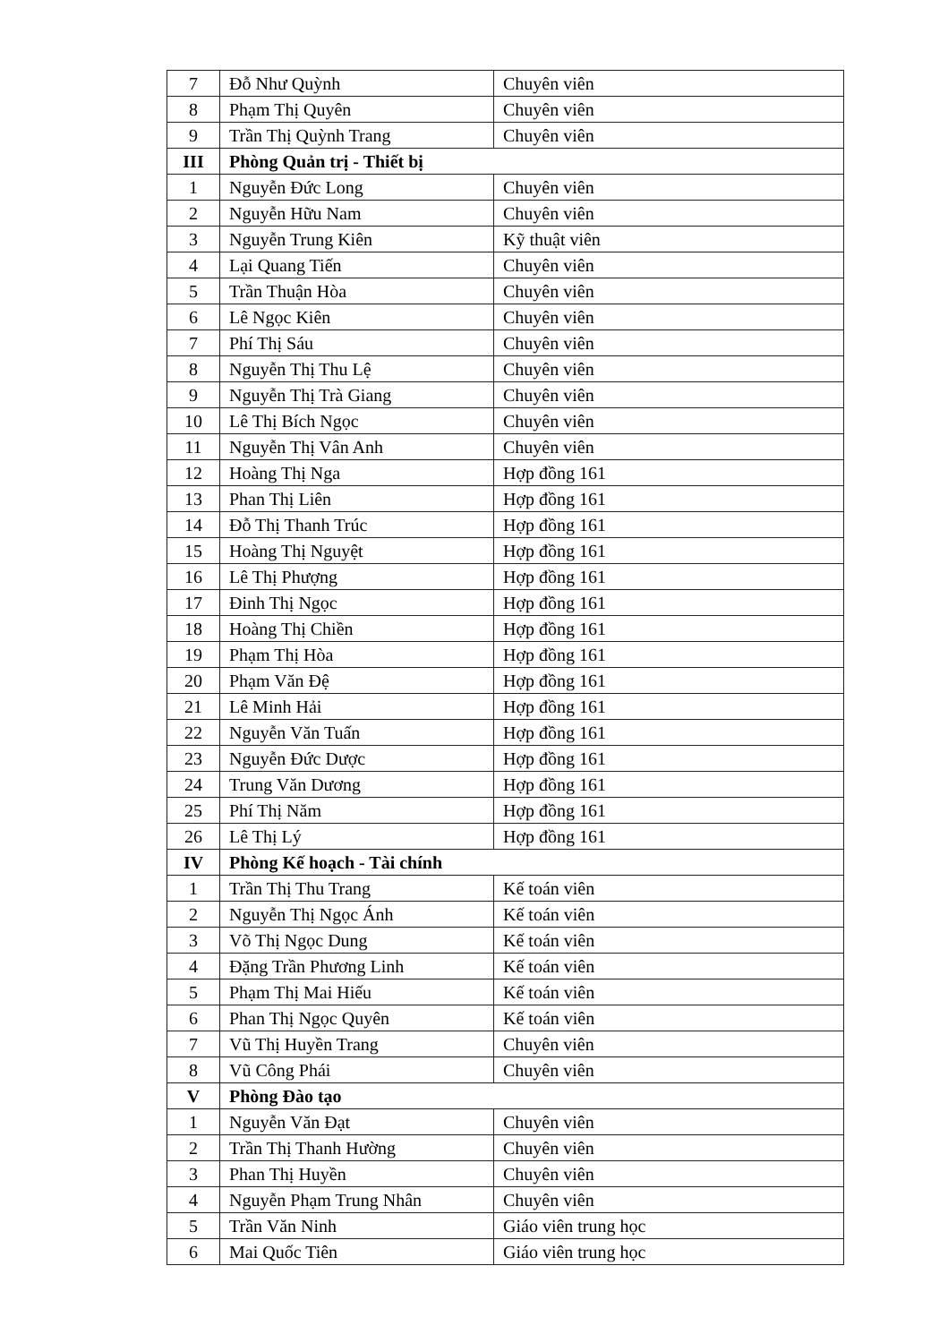| 7 | Đỗ Như Quỳnh | Chuyên viên |
| 8 | Phạm Thị Quyên | Chuyên viên |
| 9 | Trần Thị Quỳnh Trang | Chuyên viên |
| III | Phòng Quản trị - Thiết bị | |
| 1 | Nguyễn Đức Long | Chuyên viên |
| 2 | Nguyễn Hữu Nam | Chuyên viên |
| 3 | Nguyễn Trung Kiên | Kỹ thuật viên |
| 4 | Lại Quang Tiến | Chuyên viên |
| 5 | Trần Thuận Hòa | Chuyên viên |
| 6 | Lê Ngọc Kiên | Chuyên viên |
| 7 | Phí Thị Sáu | Chuyên viên |
| 8 | Nguyễn Thị Thu Lệ | Chuyên viên |
| 9 | Nguyễn Thị Trà Giang | Chuyên viên |
| 10 | Lê Thị Bích Ngọc | Chuyên viên |
| 11 | Nguyễn Thị Vân Anh | Chuyên viên |
| 12 | Hoàng Thị Nga | Hợp đồng 161 |
| 13 | Phan Thị Liên | Hợp đồng 161 |
| 14 | Đỗ Thị Thanh Trúc | Hợp đồng 161 |
| 15 | Hoàng Thị Nguyệt | Hợp đồng 161 |
| 16 | Lê Thị Phượng | Hợp đồng 161 |
| 17 | Đinh Thị Ngọc | Hợp đồng 161 |
| 18 | Hoàng Thị Chiền | Hợp đồng 161 |
| 19 | Phạm Thị Hòa | Hợp đồng 161 |
| 20 | Phạm Văn Đệ | Hợp đồng 161 |
| 21 | Lê Minh Hải | Hợp đồng 161 |
| 22 | Nguyễn Văn Tuấn | Hợp đồng 161 |
| 23 | Nguyễn Đức Dược | Hợp đồng 161 |
| 24 | Trung Văn Dương | Hợp đồng 161 |
| 25 | Phí Thị Năm | Hợp đồng 161 |
| 26 | Lê Thị Lý | Hợp đồng 161 |
| IV | Phòng Kế hoạch - Tài chính | |
| 1 | Trần Thị Thu Trang | Kế toán viên |
| 2 | Nguyễn Thị Ngọc Ánh | Kế toán viên |
| 3 | Võ Thị Ngọc Dung | Kế toán viên |
| 4 | Đặng Trần Phương Linh | Kế toán viên |
| 5 | Phạm Thị Mai Hiếu | Kế toán viên |
| 6 | Phan Thị Ngọc Quyên | Kế toán viên |
| 7 | Vũ Thị Huyền Trang | Chuyên viên |
| 8 | Vũ Công Phái | Chuyên viên |
| V | Phòng Đào tạo | |
| 1 | Nguyễn Văn Đạt | Chuyên viên |
| 2 | Trần Thị Thanh Hường | Chuyên viên |
| 3 | Phan Thị Huyền | Chuyên viên |
| 4 | Nguyễn Phạm Trung Nhân | Chuyên viên |
| 5 | Trần Văn Ninh | Giáo viên trung học |
| 6 | Mai Quốc Tiên | Giáo viên trung học |